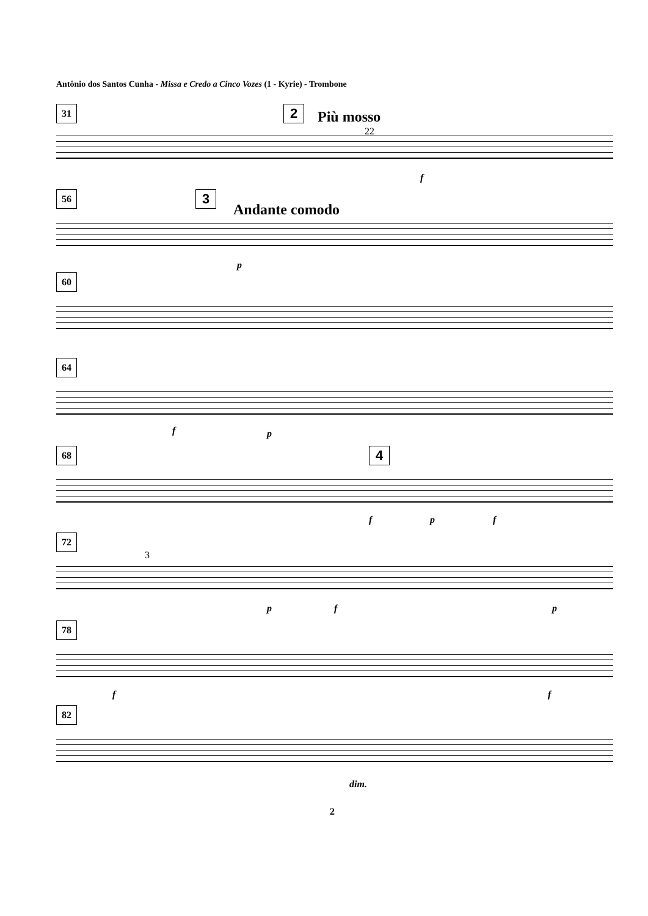Antônio dos Santos Cunha - Missa e Credo a Cinco Vozes (1 - Kyrie) - Trombone
31 2 Più mosso
22
f
56 3
Andante comodo
p
60
64
f p
68 4
f p f
72
3
p f p
78
f f
82
dim.
2